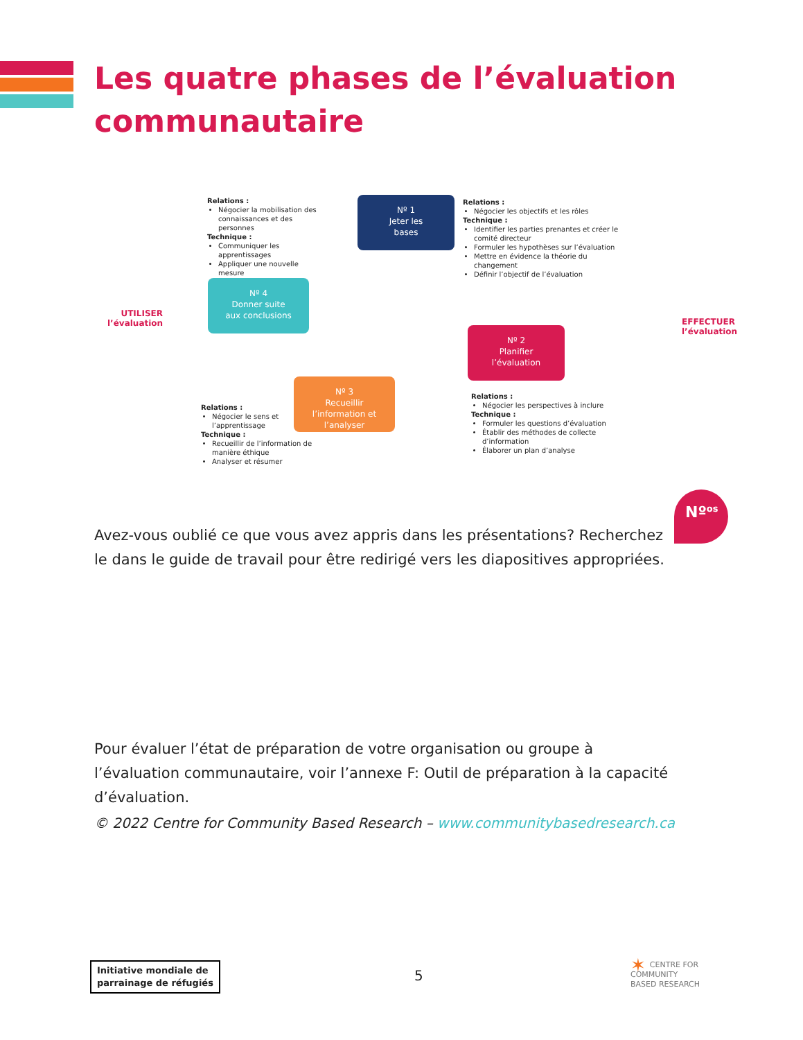Les quatre phases de l’évaluation communautaire
Relations :
Négocier la mobilisation des connaissances et des personnes
Technique :
Communiquer les apprentissages
Appliquer une nouvelle mesure
Nº 1
Jeter les
bases
Relations :
Négocier les objectifs et les rôles
Technique :
Identifier les parties prenantes et créer le comité directeur
Formuler les hypothèses sur l’évaluation
Mettre en évidence la théorie du changement
Définir l’objectif de l’évaluation
UTILISER l’évaluation
Nº 4
Donner suite
aux conclusions
Nº 2
Planifier
l’évaluation
EFFECTUER
l’évaluation
Nº 3
Recueillir
l’information et
l’analyser
Relations :
Négocier le sens et l’apprentissage
Technique :
Recueillir de l’information de manière éthique
Analyser et résumer
Relations :
Négocier les perspectives à inclure
Technique :
Formuler les questions d’évaluation
Établir des méthodes de collecte d’information
Élaborer un plan d’analyse
Nº<sup>os</sup>
Avez-vous oublié ce que vous avez appris dans les présentations? Recherchez le dans le guide de travail pour être redirigé vers les diapositives appropriées.
Pour évaluer l’état de préparation de votre organisation ou groupe à l’évaluation communautaire, voir l’annexe F: Outil de préparation à la capacité d’évaluation.
© 2022 Centre for Community Based Research – www.communitybasedresearch.ca
Initiative mondiale de
parrainage de réfugiés
5
✶ CENTRE FOR
COMMUNITY
BASED RESEARCH